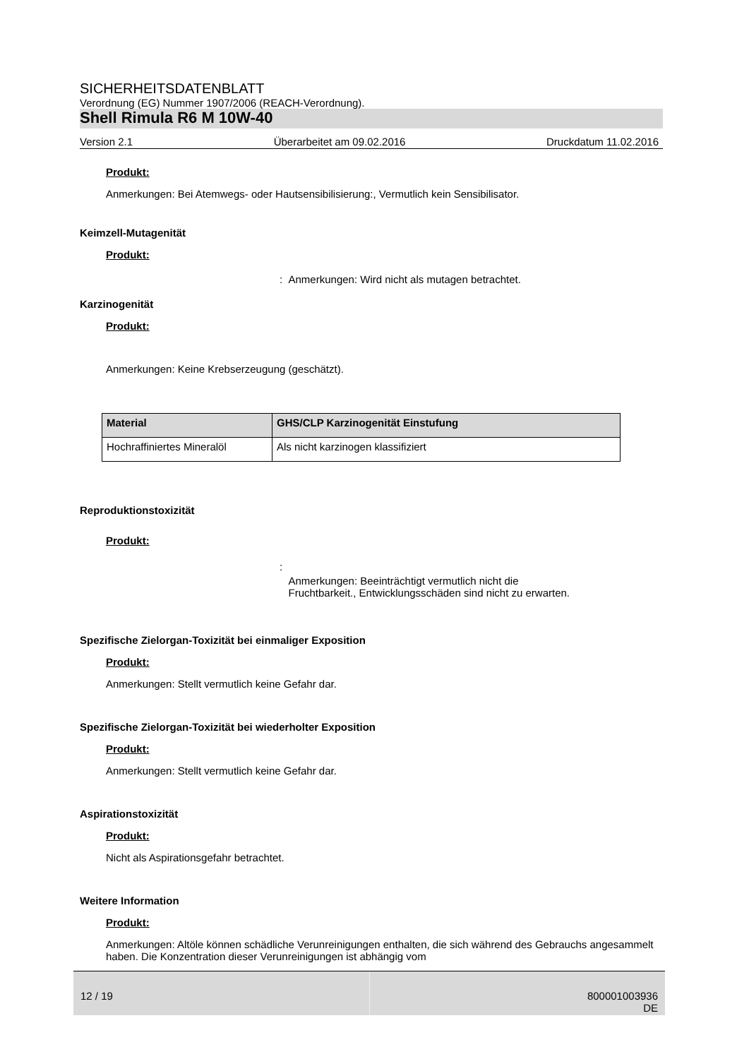SICHERHEITSDATENBLATT
Verordnung (EG) Nummer 1907/2006 (REACH-Verordnung).
Shell Rimula R6 M 10W-40
Version 2.1 Überarbeitet am 09.02.2016 Druckdatum 11.02.2016
Produkt:
Anmerkungen: Bei Atemwegs- oder Hautsensibilisierung:, Vermutlich kein Sensibilisator.
Keimzell-Mutagenität
Produkt:
: Anmerkungen: Wird nicht als mutagen betrachtet.
Karzinogenität
Produkt:
Anmerkungen: Keine Krebserzeugung (geschätzt).
| Material | GHS/CLP Karzinogenität Einstufung |
| --- | --- |
| Hochraffiniertes Mineralöl | Als nicht karzinogen klassifiziert |
Reproduktionstoxizität
Produkt:
: Anmerkungen: Beeinträchtigt vermutlich nicht die
Fruchtbarkeit., Entwicklungsschäden sind nicht zu erwarten.
Spezifische Zielorgan-Toxizität bei einmaliger Exposition
Produkt:
Anmerkungen: Stellt vermutlich keine Gefahr dar.
Spezifische Zielorgan-Toxizität bei wiederholter Exposition
Produkt:
Anmerkungen: Stellt vermutlich keine Gefahr dar.
Aspirationstoxizität
Produkt:
Nicht als Aspirationsgefahr betrachtet.
Weitere Information
Produkt:
Anmerkungen: Altöle können schädliche Verunreinigungen enthalten, die sich während des Gebrauchs angesammelt haben. Die Konzentration dieser Verunreinigungen ist abhängig vom
12 / 19 800001003936
DE